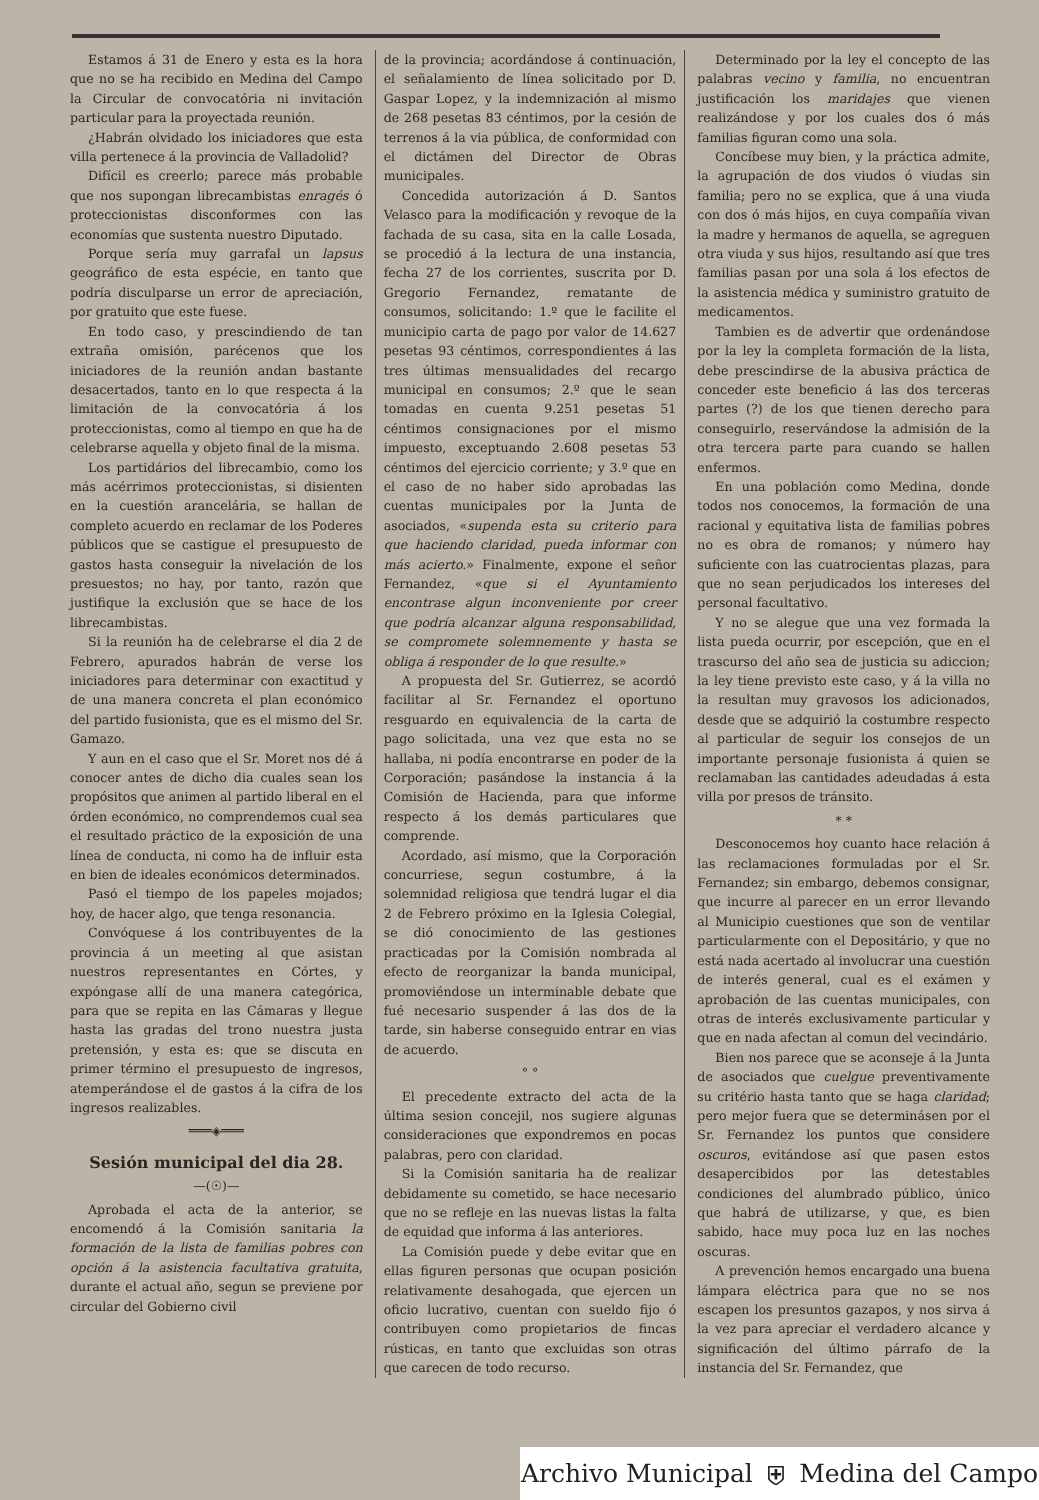Estamos á 31 de Enero y esta es la hora que no se ha recibido en Medina del Campo la Circular de convocatória ni invitación particular para la proyectada reunión.
¿Habrán olvidado los iniciadores que esta villa pertenece á la provincia de Valladolid?
Difícil es creerlo; parece más probable que nos supongan librecambistas enragés ó proteccionistas disconformes con las economías que sustenta nuestro Diputado.
Porque sería muy garrafal un lapsus geográfico de esta espécie, en tanto que podría disculparse un error de apreciación, por gratuito que este fuese.
En todo caso, y prescindiendo de tan extraña omisión, parécenos que los iniciadores de la reunión andan bastante desacertados, tanto en lo que respecta á la limitación de la convocatória á los proteccionistas, como al tiempo en que ha de celebrarse aquella y objeto final de la misma.
Los partidários del librecambio, como los más acérrimos proteccionistas, si disienten en la cuestión arancelária, se hallan de completo acuerdo en reclamar de los Poderes públicos que se castigue el presupuesto de gastos hasta conseguir la nivelación de los presuestos; no hay, por tanto, razón que justifique la exclusión que se hace de los librecambistas.
Si la reunión ha de celebrarse el dia 2 de Febrero, apurados habrán de verse los iniciadores para determinar con exactitud y de una manera concreta el plan económico del partido fusionista, que es el mismo del Sr. Gamazo.
Y aun en el caso que el Sr. Moret nos dé á conocer antes de dicho dia cuales sean los propósitos que animen al partido liberal en el órden económico, no comprendemos cual sea el resultado práctico de la exposición de una línea de conducta, ni como ha de influir esta en bien de ideales económicos determinados.
Pasó el tiempo de los papeles mojados; hoy, de hacer algo, que tenga resonancia.
Convóquese á los contribuyentes de la provincia á un meeting al que asistan nuestros representantes en Córtes, y expóngase allí de una manera categórica, para que se repita en las Cámaras y llegue hasta las gradas del trono nuestra justa pretensión, y esta es: que se discuta en primer término el presupuesto de ingresos, atemperándose el de gastos á la cifra de los ingresos realizables.
═══◈═══
Sesión municipal del dia 28.
—(☉)—
Aprobada el acta de la anterior, se encomendó á la Comisión sanitaria la formación de la lista de familias pobres con opción á la asistencia facultativa gratuita, durante el actual año, segun se previene por circular del Gobierno civil
de la provincia; acordándose á continuación, el señalamiento de línea solicitado por D. Gaspar Lopez, y la indemnización al mismo de 268 pesetas 83 céntimos, por la cesión de terrenos á la via pública, de conformidad con el dictámen del Director de Obras municipales.
Concedida autorización á D. Santos Velasco para la modificación y revoque de la fachada de su casa, sita en la calle Losada, se procedió á la lectura de una instancia, fecha 27 de los corrientes, suscrita por D. Gregorio Fernandez, rematante de consumos, solicitando: 1.º que le facilite el municipio carta de pago por valor de 14.627 pesetas 93 céntimos, correspondientes á las tres últimas mensualidades del recargo municipal en consumos; 2.º que le sean tomadas en cuenta 9.251 pesetas 51 céntimos consignaciones por el mismo impuesto, exceptuando 2.608 pesetas 53 céntimos del ejercicio corriente; y 3.º que en el caso de no haber sido aprobadas las cuentas municipales por la Junta de asociados, «supenda esta su criterio para que haciendo claridad, pueda informar con más acierto.» Finalmente, expone el señor Fernandez, «que si el Ayuntamiento encontrase algun inconveniente por creer que podría alcanzar alguna responsabilidad, se compromete solemnemente y hasta se obliga á responder de lo que resulte.»
A propuesta del Sr. Gutierrez, se acordó facilitar al Sr. Fernandez el oportuno resguardo en equivalencia de la carta de pago solicitada, una vez que esta no se hallaba, ni podía encontrarse en poder de la Corporación; pasándose la instancia á la Comisión de Hacienda, para que informe respecto á los demás particulares que comprende.
Acordado, así mismo, que la Corporación concurriese, segun costumbre, á la solemnidad religiosa que tendrá lugar el dia 2 de Febrero próximo en la Iglesia Colegial, se dió conocimiento de las gestiones practicadas por la Comisión nombrada al efecto de reorganizar la banda municipal, promoviéndose un interminable debate que fué necesario suspender á las dos de la tarde, sin haberse conseguido entrar en vias de acuerdo.
° °
El precedente extracto del acta de la última sesion concejil, nos sugiere algunas consideraciones que expondremos en pocas palabras, pero con claridad.
Si la Comisión sanitaria ha de realizar debidamente su cometido, se hace necesario que no se refleje en las nuevas listas la falta de equidad que informa á las anteriores.
La Comisión puede y debe evitar que en ellas figuren personas que ocupan posición relativamente desahogada, que ejercen un oficio lucrativo, cuentan con sueldo fijo ó contribuyen como propietarios de fincas rústicas, en tanto que excluidas son otras que carecen de todo recurso.
Determinado por la ley el concepto de las palabras vecino y familia, no encuentran justificación los maridajes que vienen realizándose y por los cuales dos ó más familias figuran como una sola.
Concíbese muy bien, y la práctica admite, la agrupación de dos viudos ó viudas sin familia; pero no se explica, que á una viuda con dos ó más hijos, en cuya compañía vivan la madre y hermanos de aquella, se agreguen otra viuda y sus hijos, resultando así que tres familias pasan por una sola á los efectos de la asistencia médica y suministro gratuito de medicamentos.
Tambien es de advertir que ordenándose por la ley la completa formación de la lista, debe prescindirse de la abusiva práctica de conceder este beneficio á las dos terceras partes (?) de los que tienen derecho para conseguirlo, reservándose la admisión de la otra tercera parte para cuando se hallen enfermos.
En una población como Medina, donde todos nos conocemos, la formación de una racional y equitativa lista de familias pobres no es obra de romanos; y número hay suficiente con las cuatrocientas plazas, para que no sean perjudicados los intereses del personal facultativo.
Y no se alegue que una vez formada la lista pueda ocurrir, por escepción, que en el trascurso del año sea de justicia su adiccion; la ley tiene previsto este caso, y á la villa no la resultan muy gravosos los adicionados, desde que se adquirió la costumbre respecto al particular de seguir los consejos de un importante personaje fusionista á quien se reclamaban las cantidades adeudadas á esta villa por presos de tránsito.
* *
Desconocemos hoy cuanto hace relación á las reclamaciones formuladas por el Sr. Fernandez; sin embargo, debemos consignar, que incurre al parecer en un error llevando al Municipio cuestiones que son de ventilar particularmente con el Depositário, y que no está nada acertado al involucrar una cuestión de interés general, cual es el exámen y aprobación de las cuentas municipales, con otras de interés exclusivamente particular y que en nada afectan al comun del vecindário.
Bien nos parece que se aconseje á la Junta de asociados que cuelgue preventivamente su critério hasta tanto que se haga claridad; pero mejor fuera que se determinásen por el Sr. Fernandez los puntos que considere oscuros, evitándose así que pasen estos desapercibidos por las detestables condiciones del alumbrado público, único que habrá de utilizarse, y que, es bien sabido, hace muy poca luz en las noches oscuras.
A prevención hemos encargado una buena lámpara eléctrica para que no se nos escapen los presuntos gazapos, y nos sirva á la vez para apreciar el verdadero alcance y significación del último párrafo de la instancia del Sr. Fernandez, que
Archivo Municipal ⛨ Medina del Campo